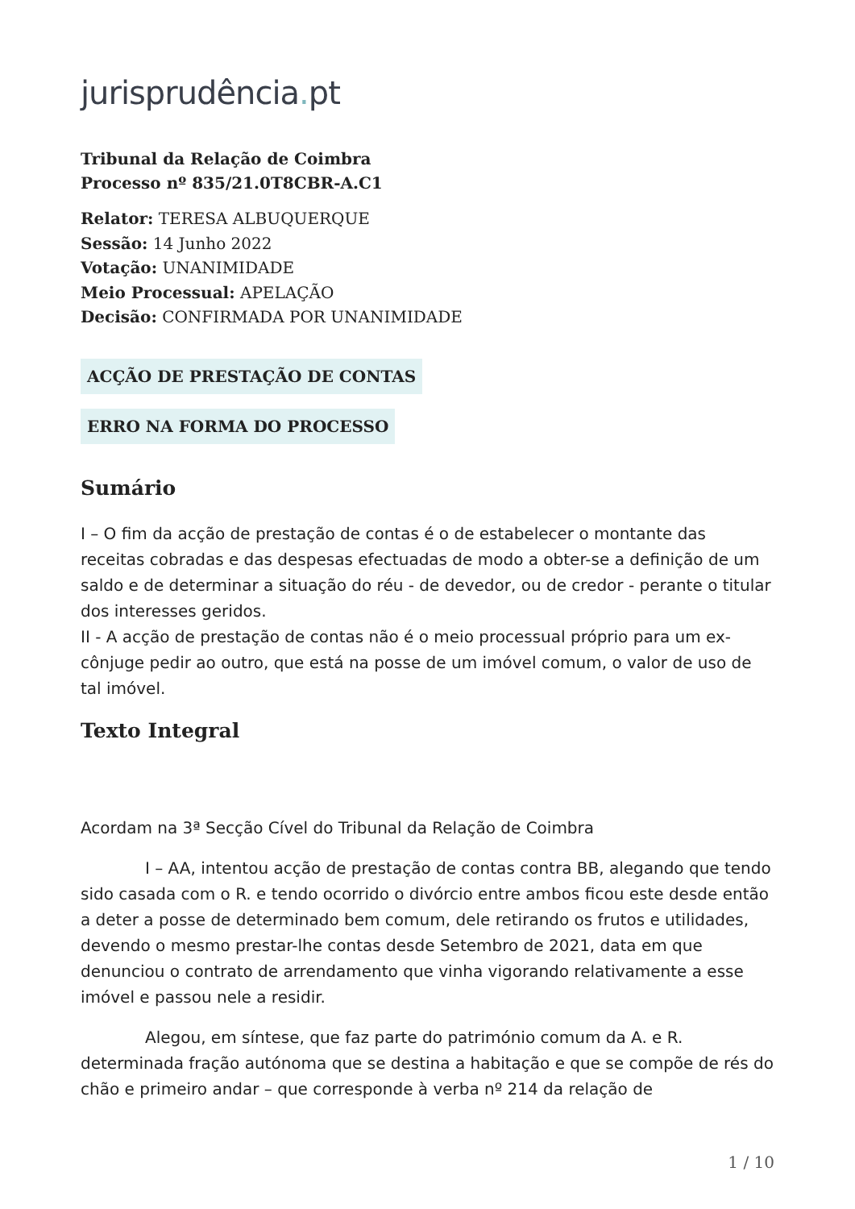jurisprudência. pt
Tribunal da Relação de Coimbra
Processo nº 835/21.0T8CBR-A.C1
Relator: TERESA ALBUQUERQUE
Sessão: 14 Junho 2022
Votação: UNANIMIDADE
Meio Processual: APELAÇÃO
Decisão: CONFIRMADA POR UNANIMIDADE
ACÇÃO DE PRESTAÇÃO DE CONTAS
ERRO NA FORMA DO PROCESSO
Sumário
I – O fim da acção de prestação de contas é o de estabelecer o montante das receitas cobradas e das despesas efectuadas de modo a obter-se a definição de um saldo e de determinar a situação do réu - de devedor, ou de credor - perante o titular dos interesses geridos.
II - A acção de prestação de contas não é o meio processual próprio para um ex-cônjuge pedir ao outro, que está na posse de um imóvel comum, o valor de uso de tal imóvel.
Texto Integral
Acordam na 3ª Secção Cível do Tribunal da Relação de Coimbra
I – AA, intentou acção de prestação de contas contra BB, alegando que tendo sido casada com o R. e tendo ocorrido o divórcio entre ambos ficou este desde então a deter a posse de determinado bem comum, dele retirando os frutos e utilidades, devendo o mesmo prestar-lhe contas desde Setembro de 2021, data em que denunciou o contrato de arrendamento que vinha vigorando relativamente a esse imóvel e passou nele a residir.
Alegou, em síntese, que faz parte do património comum da A. e R. determinada fração autónoma que se destina a habitação e que se compõe de rés do chão e primeiro andar – que corresponde à verba nº 214 da relação de
1 / 10